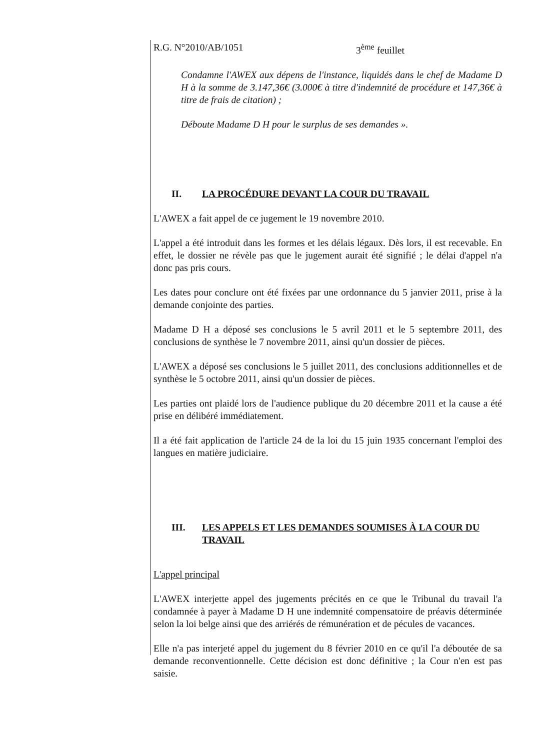R.G. N°2010/AB/1051 3<sup>ème</sup> feuillet
Condamne l'AWEX aux dépens de l'instance, liquidés dans le chef de Madame D H à la somme de 3.147,36€ (3.000€ à titre d'indemnité de procédure et 147,36€ à titre de frais de citation) ;
Déboute Madame D H pour le surplus de ses demandes ».
II. LA PROCÉDURE DEVANT LA COUR DU TRAVAIL
L'AWEX a fait appel de ce jugement le 19 novembre 2010.
L'appel a été introduit dans les formes et les délais légaux. Dès lors, il est recevable. En effet, le dossier ne révèle pas que le jugement aurait été signifié ; le délai d'appel n'a donc pas pris cours.
Les dates pour conclure ont été fixées par une ordonnance du 5 janvier 2011, prise à la demande conjointe des parties.
Madame D H a déposé ses conclusions le 5 avril 2011 et le 5 septembre 2011, des conclusions de synthèse le 7 novembre 2011, ainsi qu'un dossier de pièces.
L'AWEX a déposé ses conclusions le 5 juillet 2011, des conclusions additionnelles et de synthèse le 5 octobre 2011, ainsi qu'un dossier de pièces.
Les parties ont plaidé lors de l'audience publique du 20 décembre 2011 et la cause a été prise en délibéré immédiatement.
Il a été fait application de l'article 24 de la loi du 15 juin 1935 concernant l'emploi des langues en matière judiciaire.
III. LES APPELS ET LES DEMANDES SOUMISES À LA COUR DU TRAVAIL
L'appel principal
L'AWEX interjette appel des jugements précités en ce que le Tribunal du travail l'a condamnée à payer à Madame D H une indemnité compensatoire de préavis déterminée selon la loi belge ainsi que des arriérés de rémunération et de pécules de vacances.
Elle n'a pas interjeté appel du jugement du 8 février 2010 en ce qu'il l'a déboutée de sa demande reconventionnelle. Cette décision est donc définitive ; la Cour n'en est pas saisie.